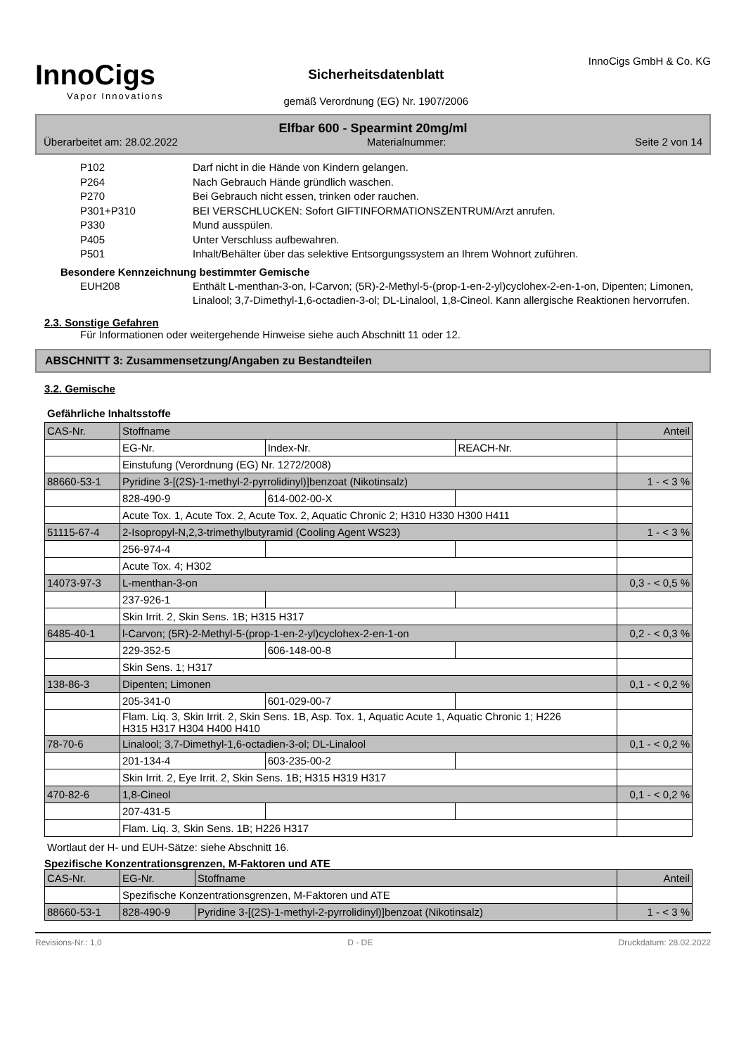InnoCigs
Vapor Innovations
Sicherheitsdatenblatt
gemäß Verordnung (EG) Nr. 1907/2006
InnoCigs GmbH & Co. KG
Elfbar 600 - Spearmint 20mg/ml
Überarbeitet am: 28.02.2022 Materialnummer: Seite 2 von 14
P102 Darf nicht in die Hände von Kindern gelangen. P264 Nach Gebrauch Hände gründlich waschen. P270 Bei Gebrauch nicht essen, trinken oder rauchen. P301+P310 BEI VERSCHLUCKEN: Sofort GIFTINFORMATIONSZENTRUM/Arzt anrufen. P330 Mund ausspülen. P405 Unter Verschluss aufbewahren. P501 Inhalt/Behälter über das selektive Entsorgungssystem an Ihrem Wohnort zuführen.
Besondere Kennzeichnung bestimmter Gemische
EUH208 Enthält L-menthan-3-on, l-Carvon; (5R)-2-Methyl-5-(prop-1-en-2-yl)cyclohex-2-en-1-on, Dipenten; Limonen, Linalool; 3,7-Dimethyl-1,6-octadien-3-ol; DL-Linalool, 1,8-Cineol. Kann allergische Reaktionen hervorrufen.
2.3. Sonstige Gefahren
Für Informationen oder weitergehende Hinweise siehe auch Abschnitt 11 oder 12.
ABSCHNITT 3: Zusammensetzung/Angaben zu Bestandteilen
3.2. Gemische
Gefährliche Inhaltsstoffe
| CAS-Nr. | Stoffname | | | Anteil |
| | EG-Nr. | Index-Nr. | REACH-Nr. | |
| | Einstufung (Verordnung (EG) Nr. 1272/2008) | | | |
| 88660-53-1 | Pyridine 3-[(2S)-1-methyl-2-pyrrolidinyl)]benzoat (Nikotinsalz) | | | 1 - < 3 % |
| | 828-490-9 | 614-002-00-X | | |
| | Acute Tox. 1, Acute Tox. 2, Acute Tox. 2, Aquatic Chronic 2; H310 H330 H300 H411 | | | |
| 51115-67-4 | 2-Isopropyl-N,2,3-trimethylbutyramid (Cooling Agent WS23) | | | 1 - < 3 % |
| | 256-974-4 | | | |
| | Acute Tox. 4; H302 | | | |
| 14073-97-3 | L-menthan-3-on | | | 0,3 - < 0,5 % |
| | 237-926-1 | | | |
| | Skin Irrit. 2, Skin Sens. 1B; H315 H317 | | | |
| 6485-40-1 | l-Carvon; (5R)-2-Methyl-5-(prop-1-en-2-yl)cyclohex-2-en-1-on | | | 0,2 - < 0,3 % |
| | 229-352-5 | 606-148-00-8 | | |
| | Skin Sens. 1; H317 | | | |
| 138-86-3 | Dipenten; Limonen | | | 0,1 - < 0,2 % |
| | 205-341-0 | 601-029-00-7 | | |
| | Flam. Liq. 3, Skin Irrit. 2, Skin Sens. 1B, Asp. Tox. 1, Aquatic Acute 1, Aquatic Chronic 1; H226 H315 H317 H304 H400 H410 | | | |
| 78-70-6 | Linalool; 3,7-Dimethyl-1,6-octadien-3-ol; DL-Linalool | | | 0,1 - < 0,2 % |
| | 201-134-4 | 603-235-00-2 | | |
| | Skin Irrit. 2, Eye Irrit. 2, Skin Sens. 1B; H315 H319 H317 | | | |
| 470-82-6 | 1,8-Cineol | | | 0,1 - < 0,2 % |
| | 207-431-5 | | | |
| | Flam. Liq. 3, Skin Sens. 1B; H226 H317 | | | |
Wortlaut der H- und EUH-Sätze: siehe Abschnitt 16.
Spezifische Konzentrationsgrenzen, M-Faktoren und ATE
| CAS-Nr. | EG-Nr. | Stoffname | Anteil |
| | Spezifische Konzentrationsgrenzen, M-Faktoren und ATE | | |
| 88660-53-1 | 828-490-9 | Pyridine 3-[(2S)-1-methyl-2-pyrrolidinyl)]benzoat (Nikotinsalz) | 1 - < 3 % |
Revisions-Nr.: 1,0 D - DE Druckdatum: 28.02.2022